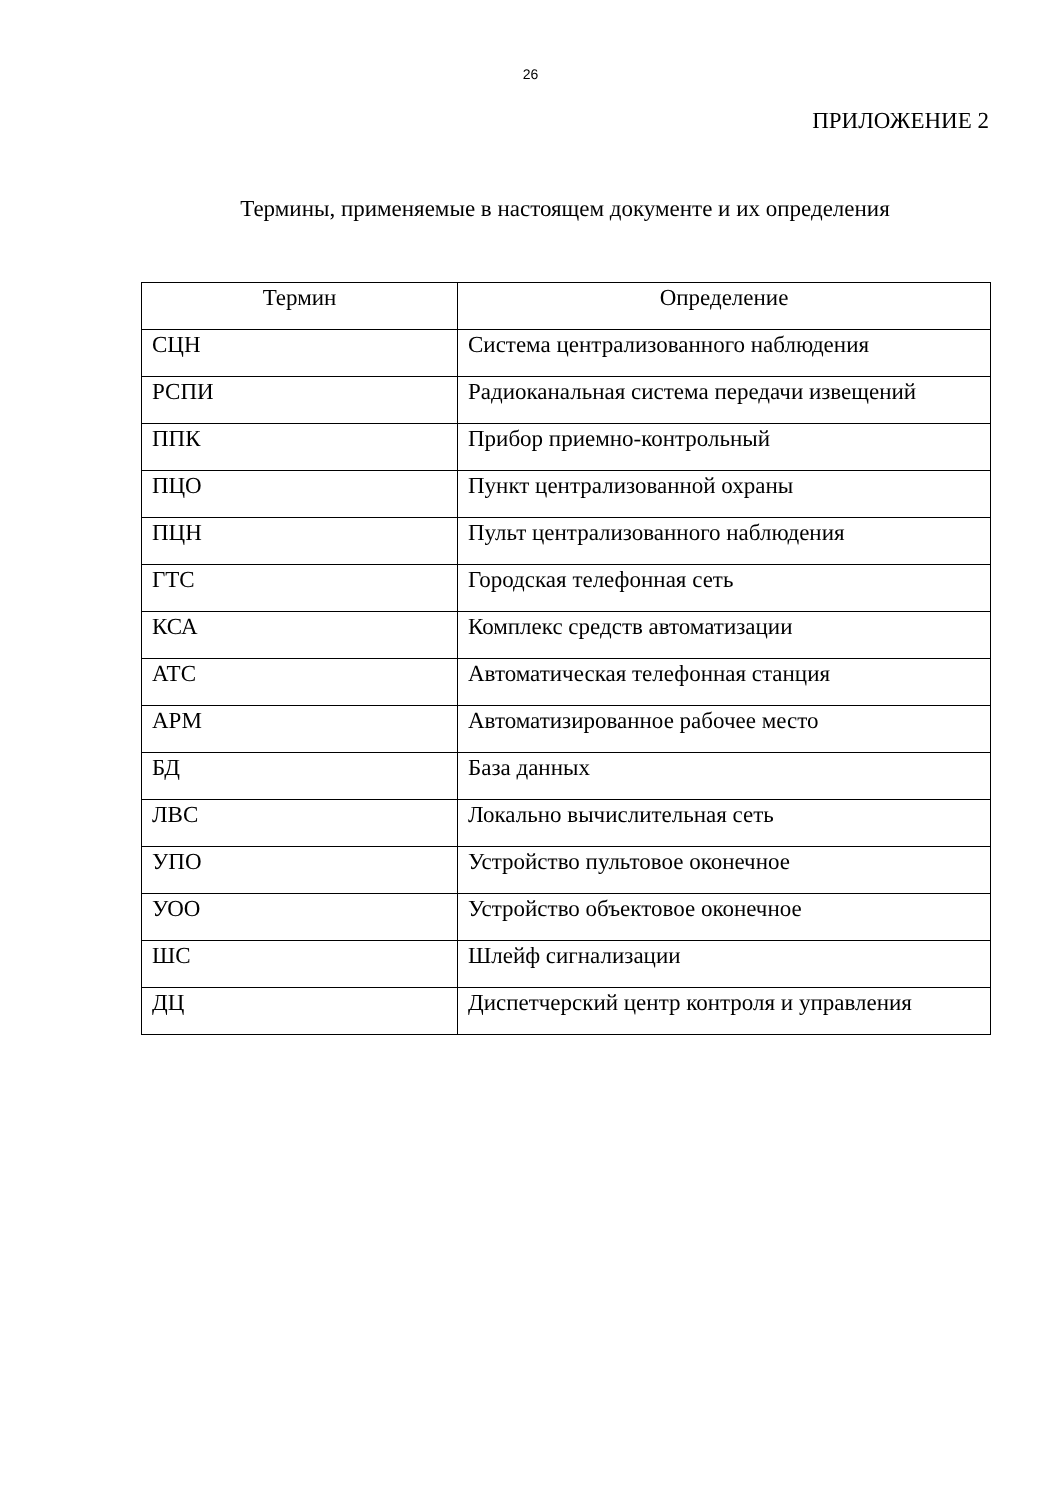26
ПРИЛОЖЕНИЕ 2
Термины, применяемые в настоящем документе и их определения
| Термин | Определение |
| --- | --- |
| СЦН | Система централизованного наблюдения |
| РСПИ | Радиоканальная система передачи извещений |
| ППК | Прибор приемно-контрольный |
| ПЦО | Пункт централизованной охраны |
| ПЦН | Пульт централизованного наблюдения |
| ГТС | Городская телефонная сеть |
| КСА | Комплекс средств автоматизации |
| АТС | Автоматическая телефонная станция |
| АРМ | Автоматизированное рабочее место |
| БД | База данных |
| ЛВС | Локально вычислительная сеть |
| УПО | Устройство пультовое оконечное |
| УОО | Устройство объектовое оконечное |
| ШС | Шлейф сигнализации |
| ДЦ | Диспетчерский центр контроля и управления |